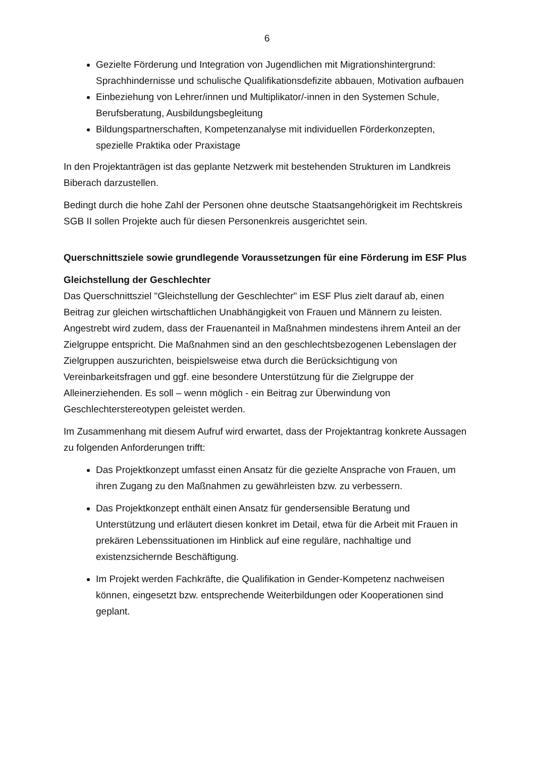6
Gezielte Förderung und Integration von Jugendlichen mit Migrationshinter­grund: Sprachhindernisse und schulische Qualifikationsdefizite abbauen, Moti­vation aufbauen
Einbeziehung von Lehrer/innen und Multiplikator/-innen in den Systemen Schule, Berufsberatung, Ausbildungsbegleitung
Bildungspartnerschaften, Kompetenzanalyse mit individuellen Förderkonzep­ten, spezielle Praktika oder Praxistage
In den Projektanträgen ist das geplante Netzwerk mit bestehenden Strukturen im Landkreis Biberach darzustellen.
Bedingt durch die hohe Zahl der Personen ohne deutsche Staatsangehörigkeit im Rechtskreis SGB II sollen Projekte auch für diesen Personenkreis ausgerichtet sein.
Querschnittsziele sowie grundlegende Voraussetzungen für eine Förderung im ESF Plus
Gleichstellung der Geschlechter
Das Querschnittsziel "Gleichstellung der Geschlechter" im ESF Plus zielt darauf ab, einen Beitrag zur gleichen wirtschaftlichen Unabhängigkeit von Frauen und Männern zu leisten. Angestrebt wird zudem, dass der Frauenanteil in Maßnahmen mindestens ihrem Anteil an der Zielgruppe entspricht. Die Maßnahmen sind an den geschlechtsbezogenen Lebenslagen der Zielgruppen auszurichten, beispielsweise etwa durch die Berücksichtigung von Vereinbarkeitsfragen und ggf. eine besondere Unterstützung für die Zielgruppe der Alleinerziehenden. Es soll – wenn möglich - ein Beitrag zur Überwindung von Geschlechterstereotypen geleistet werden.
Im Zusammenhang mit diesem Aufruf wird erwartet, dass der Projektantrag konkrete Aussagen zu folgenden Anforderungen trifft:
Das Projektkonzept umfasst einen Ansatz für die gezielte Ansprache von Frauen, um ihren Zugang zu den Maßnahmen zu gewährleisten bzw. zu verbessern.
Das Projektkonzept enthält einen Ansatz für gendersensible Beratung und Unterstützung und erläutert diesen konkret im Detail, etwa für die Arbeit mit Frauen in prekären Lebenssituationen im Hinblick auf eine reguläre, nachhaltige und existenzsichernde Beschäftigung.
Im Projekt werden Fachkräfte, die Qualifikation in Gender-Kompetenz nachweisen können, eingesetzt bzw. entsprechende Weiterbildungen oder Kooperationen sind geplant.